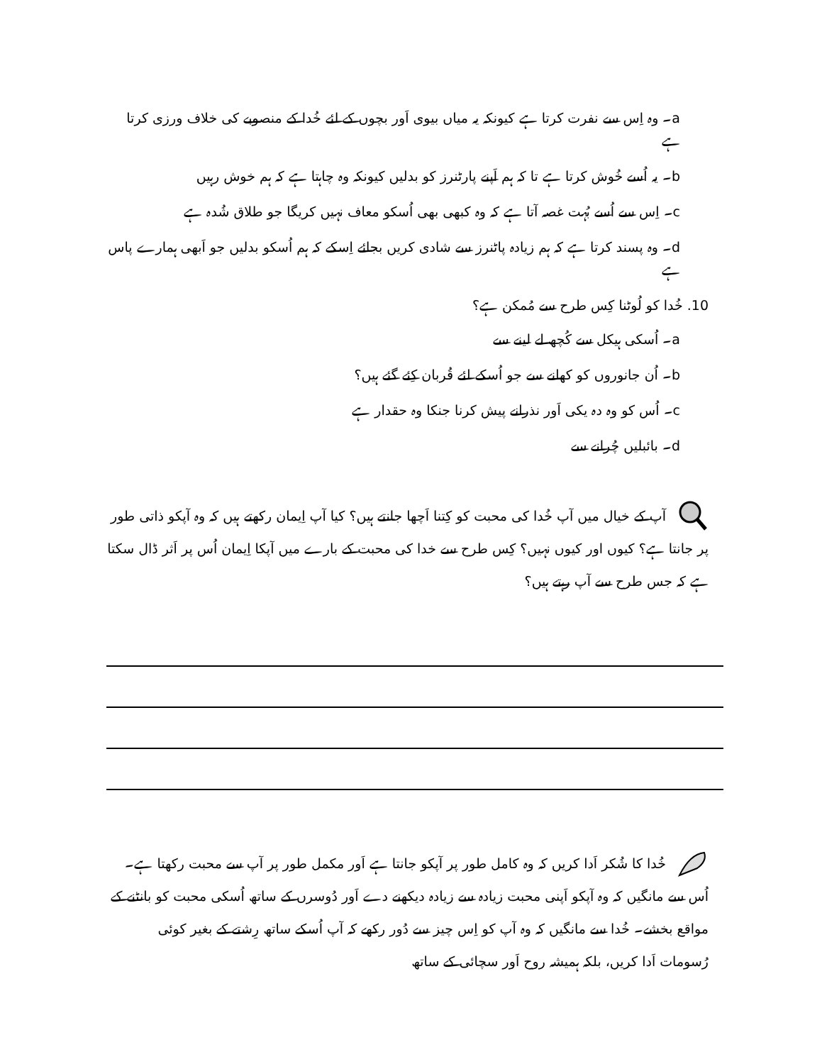a۔ وہ اِس سے نفرت کرتا ہے کیونکہ یہ میاں بیوی اَور بچوں کے لئے خُدا کے منصوبے کی خلاف ورزی کرتا ہے
b۔ یہ اُسے خُوش کرتا ہے تا کہ ہم اَپنے پارٹنرز کو بدلیں کیونکہ وہ چاہتا ہے کہ ہم خوش رہیں
c۔ اِس سے اُسے بُہت غصہ آتا ہے کہ وہ کبھی بھی اُسکو معاف نہیں کریگا جو طلاق شُدہ ہے
d۔ وہ پسند کرتا ہے کہ ہم زیادہ پاٹنرز سے شادی کریں بجائے اِسکے کہ ہم اُسکو بدلیں جو اَبھی ہمارے پاس ہے
10. خُدا کو لُوٹنا کِس طرح سے مُمکن ہے؟
a۔ اُسکی ہیکل سے کُچھ لے لینے سے
b۔ اُن جانوروں کو کھانے سے جو اُسکے لئے قُربان کِئے گئے ہیں؟
c۔ اُس کو وہ دہ یکی اَور نذرانے پیش کرنا جنکا وہ حقدار ہے
d۔ بائبلیں چُرانے سے
آپ کے خیال میں آپ خُدا کی محبت کو کِتنا اَچھا جانتے ہیں؟ کیا آپ اِیمان رکھتے ہیں کہ وہ آپکو ذاتی طور پر جانتا ہے؟ کیوں اور کیوں نہیں؟ کِس طرح سے خدا کی محبت کے بارے میں آپکا اِیمان اُس پر اَثر ڈال سکتا ہے کہ جس طرح سے آپ رہتے ہیں؟
خُدا کا شُکر اَدا کریں کہ وہ کامل طور پر آپکو جانتا ہے اَور مکمل طور پر آپ سے محبت رکھتا ہے۔ اُس سے مانگیں کہ وہ آپکو اَپنی محبت زیادہ سے زیادہ دیکھنے دے اَور دُوسرں کے ساتھ اُسکی محبت کو بانٹنے کے مواقع بخشے۔ خُدا سے مانگیں کہ وہ آپ کو اِس چیز سے دُور رکھے کہ آپ اُسکے ساتھ رِشتے کے بغیر کوئی رُسومات اَدا کریں، بلکہ ہمیشہ روح اَور سچائی کے ساتھ